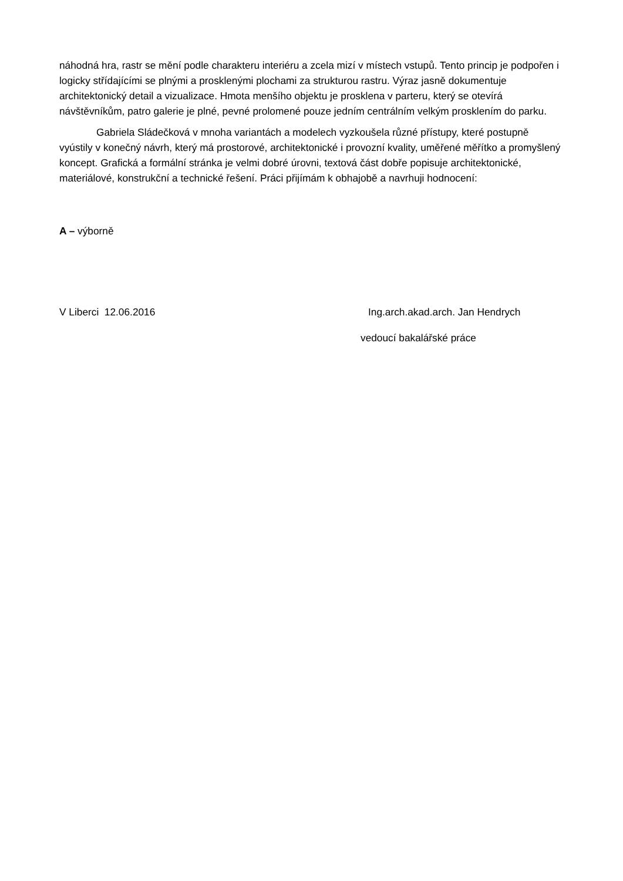náhodná hra, rastr se mění podle charakteru interiéru a zcela mizí v místech vstupů. Tento princip je podpořen i logicky střídajícími se plnými a prosklenými plochami za strukturou rastru. Výraz jasně dokumentuje architektonický detail a vizualizace. Hmota menšího objektu je prosklena v parteru, který se otevírá návštěvníkům, patro galerie je plné, pevné prolomené pouze jedním centrálním velkým prosklením do parku.
Gabriela Sládečková v mnoha variantách a modelech vyzkoušela různé přístupy, které postupně vyústily v konečný návrh, který má prostorové, architektonické i provozní kvality, uměřené měřítko a promyšlený koncept. Grafická a formální stránka je velmi dobré úrovni, textová část dobře popisuje architektonické, materiálové, konstrukční a technické řešení. Práci přijímám k obhajobě a navrhuji hodnocení:
A – výborně
V Liberci 12.06.2016 Ing.arch.akad.arch. Jan Hendrych
vedoucí bakalářské práce